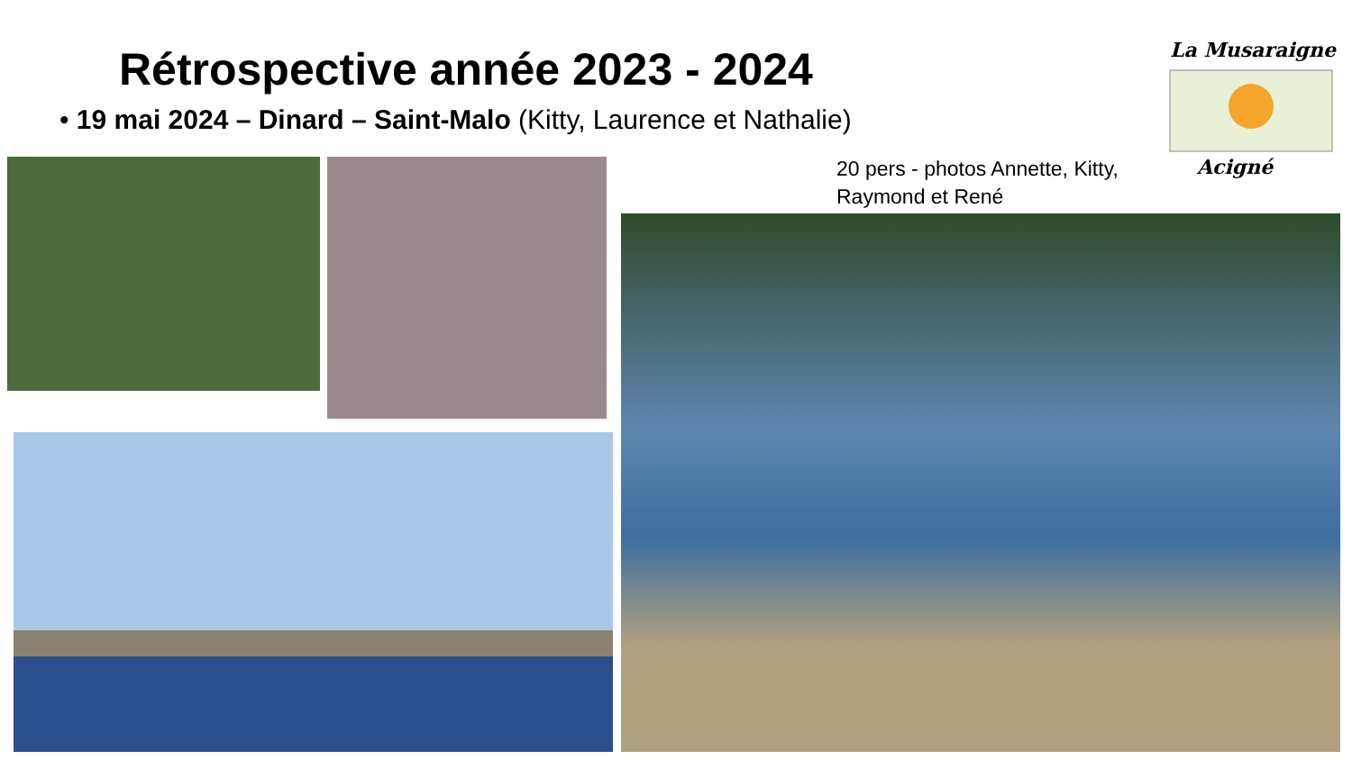Rétrospective année 2023 - 2024
• 19 mai 2024 – Dinard – Saint-Malo (Kitty, Laurence et Nathalie)
20 pers - photos Annette, Kitty, Raymond et René
La Musaraigne
Acigné